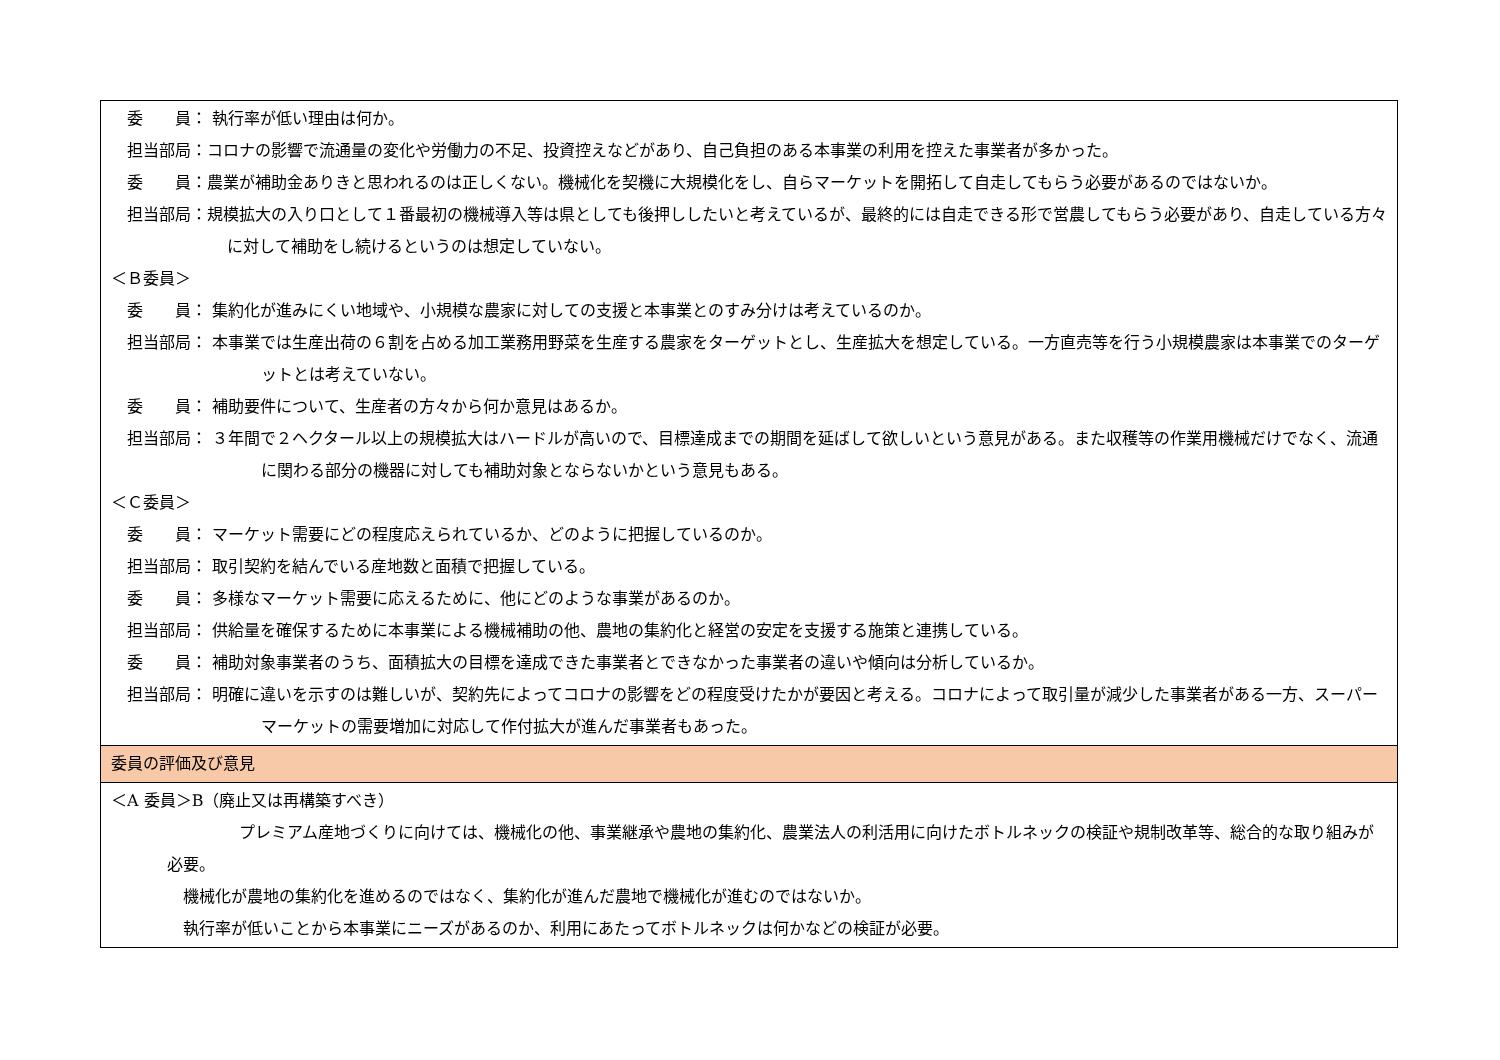| 委 員： 執行率が低い理由は何か。 担当部局：コロナの影響で流通量の変化や労働力の不足、投資控えなどがあり、自己負担のある本事業の利用を控えた事業者が多かった。 委 員：農業が補助金ありきと思われるのは正しくない。機械化を契機に大規模化をし、自らマーケットを開拓して自走してもらう必要があるのではないか。 担当部局：規模拡大の入り口として１番最初の機械導入等は県としても後押ししたいと考えているが、最終的には自走できる形で営農してもらう必要があり、自走している方々に対して補助をし続けるというのは想定していない。 ＜Ｂ委員＞ 委 員： 集約化が進みにくい地域や、小規模な農家に対しての支援と本事業とのすみ分けは考えているのか。 担当部局： 本事業では生産出荷の６割を占める加工業務用野菜を生産する農家をターゲットとし、生産拡大を想定している。一方直売等を行う小規模農家は本事業でのターゲットとは考えていない。 委 員： 補助要件について、生産者の方々から何か意見はあるか。 担当部局： ３年間で２ヘクタール以上の規模拡大はハードルが高いので、目標達成までの期間を延ばして欲しいという意見がある。また収穫等の作業用機械だけでなく、流通に関わる部分の機器に対しても補助対象とならないかという意見もある。 ＜Ｃ委員＞ 委 員： マーケット需要にどの程度応えられているか、どのように把握しているのか。 担当部局： 取引契約を結んでいる産地数と面積で把握している。 委 員： 多様なマーケット需要に応えるために、他にどのような事業があるのか。 担当部局： 供給量を確保するために本事業による機械補助の他、農地の集約化と経営の安定を支援する施策と連携している。 委 員： 補助対象事業者のうち、面積拡大の目標を達成できた事業者とできなかった事業者の違いや傾向は分析しているか。 担当部局： 明確に違いを示すのは難しいが、契約先によってコロナの影響をどの程度受けたかが要因と考える。コロナによって取引量が減少した事業者がある一方、スーパーマーケットの需要増加に対応して作付拡大が進んだ事業者もあった。 |
| 委員の評価及び意見 |
| ＜A 委員＞B（廃止又は再構築すべき） プレミアム産地づくりに向けては、機械化の他、事業継承や農地の集約化、農業法人の利活用に向けたボトルネックの検証や規制改革等、総合的な取り組みが必要。 機械化が農地の集約化を進めるのではなく、集約化が進んだ農地で機械化が進むのではないか。 執行率が低いことから本事業にニーズがあるのか、利用にあたってボトルネックは何かなどの検証が必要。 |